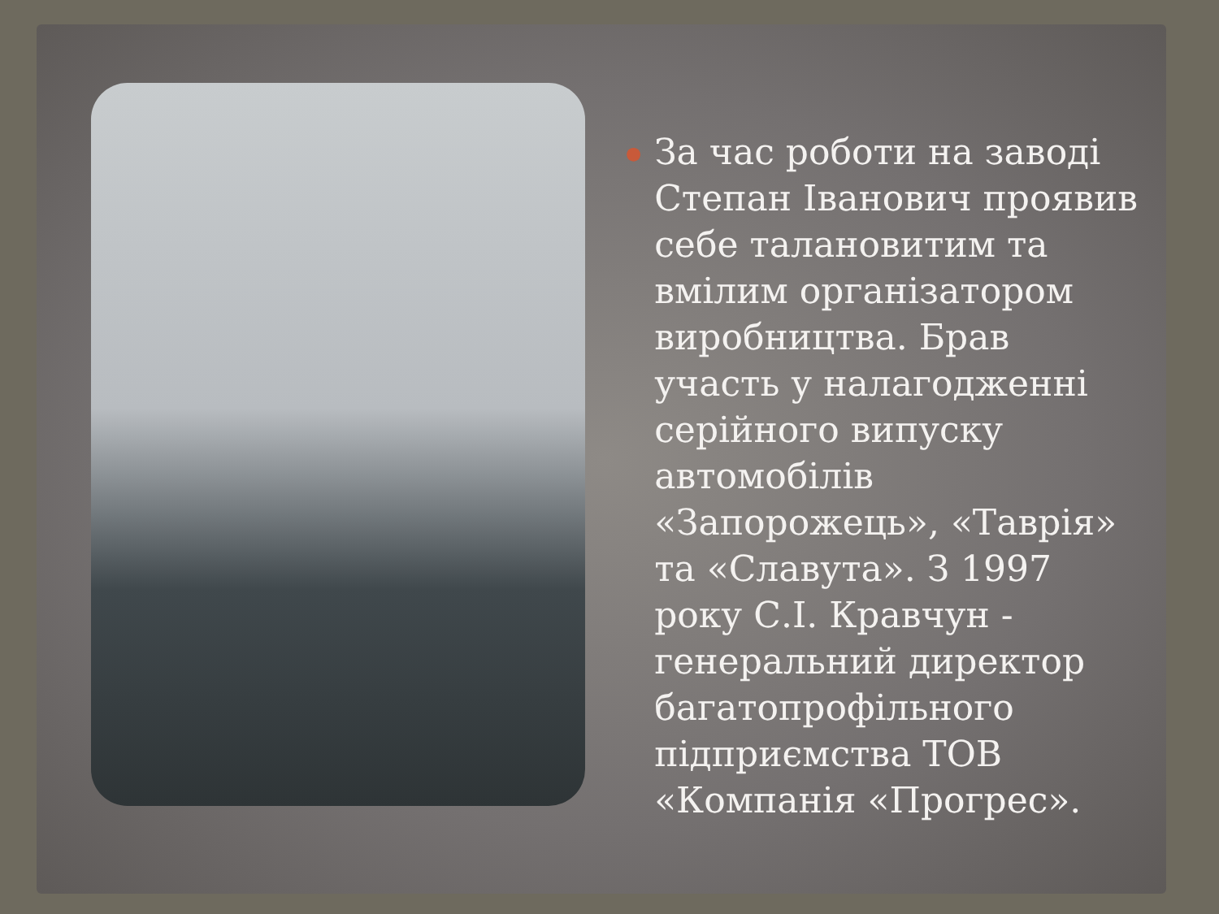●
За час роботи на заводі Степан Іванович проявив себе талановитим та вмілим організатором виробництва. Брав участь у налагодженні серійного випуску автомобілів «Запорожець», «Таврія» та «Славута». З 1997 року С.І. Кравчун - генеральний директор багатопрофільного підприємства ТОВ «Компанія «Прогрес».